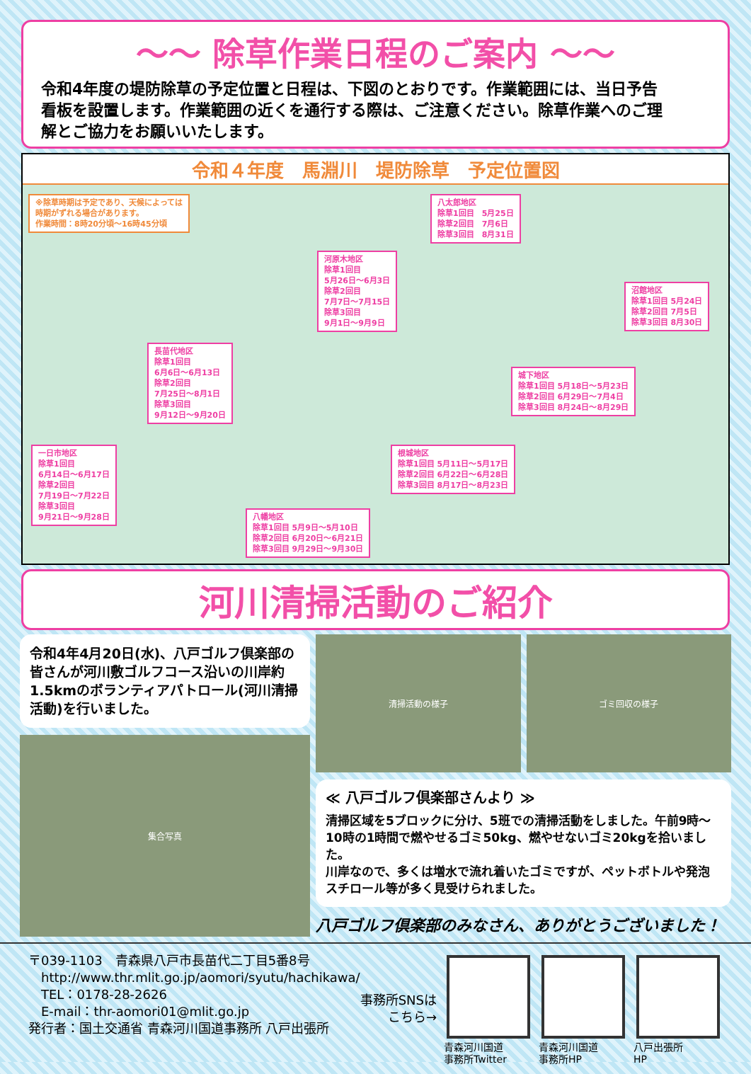～～ 除草作業日程のご案内 ～～
令和4年度の堤防除草の予定位置と日程は、下図のとおりです。作業範囲には、当日予告看板を設置します。作業範囲の近くを通行する際は、ご注意ください。除草作業へのご理解とご協力をお願いいたします。
令和４年度　馬淵川　堤防除草　予定位置図
※除草時期は予定であり、天候によっては
時期がずれる場合があります。
作業時間：8時20分頃～16時45分頃
八太郎地区
除草1回目　5月25日
除草2回目　7月6日
除草3回目　8月31日
河原木地区
除草1回目
5月26日～6月3日
除草2回目
7月7日～7月15日
除草3回目
9月1日～9月9日
沼館地区
除草1回目 5月24日
除草2回目 7月5日
除草3回目 8月30日
長苗代地区
除草1回目
6月6日～6月13日
除草2回目
7月25日～8月1日
除草3回目
9月12日～9月20日
城下地区
除草1回目 5月18日～5月23日
除草2回目 6月29日～7月4日
除草3回目 8月24日～8月29日
一日市地区
除草1回目
6月14日～6月17日
除草2回目
7月19日～7月22日
除草3回目
9月21日～9月28日
根城地区
除草1回目 5月11日～5月17日
除草2回目 6月22日～6月28日
除草3回目 8月17日～8月23日
八幡地区
除草1回目 5月9日～5月10日
除草2回目 6月20日～6月21日
除草3回目 9月29日～9月30日
河川清掃活動のご紹介
令和4年4月20日(水)、八戸ゴルフ倶楽部の皆さんが河川敷ゴルフコース沿いの川岸約1.5kmのボランティアパトロール(河川清掃活動)を行いました。
集合写真
清掃活動の様子 ゴミ回収の様子
≪ 八戸ゴルフ倶楽部さんより ≫
清掃区域を5ブロックに分け、5班での清掃活動をしました。午前9時～10時の1時間で燃やせるゴミ50kg、燃やせないゴミ20kgを拾いました。
川岸なので、多くは増水で流れ着いたゴミですが、ペットボトルや発泡スチロール等が多く見受けられました。
八戸ゴルフ倶楽部のみなさん、ありがとうございました！
〒039-1103　青森県八戸市長苗代二丁目5番8号
　http://www.thr.mlit.go.jp/aomori/syutu/hachikawa/
　TEL：0178-28-2626
　E-mail：thr-aomori01@mlit.go.jp
発行者：国土交通省 青森河川国道事務所 八戸出張所
事務所SNSは
こちら→
青森河川国道
事務所Twitter
青森河川国道
事務所HP
八戸出張所
HP